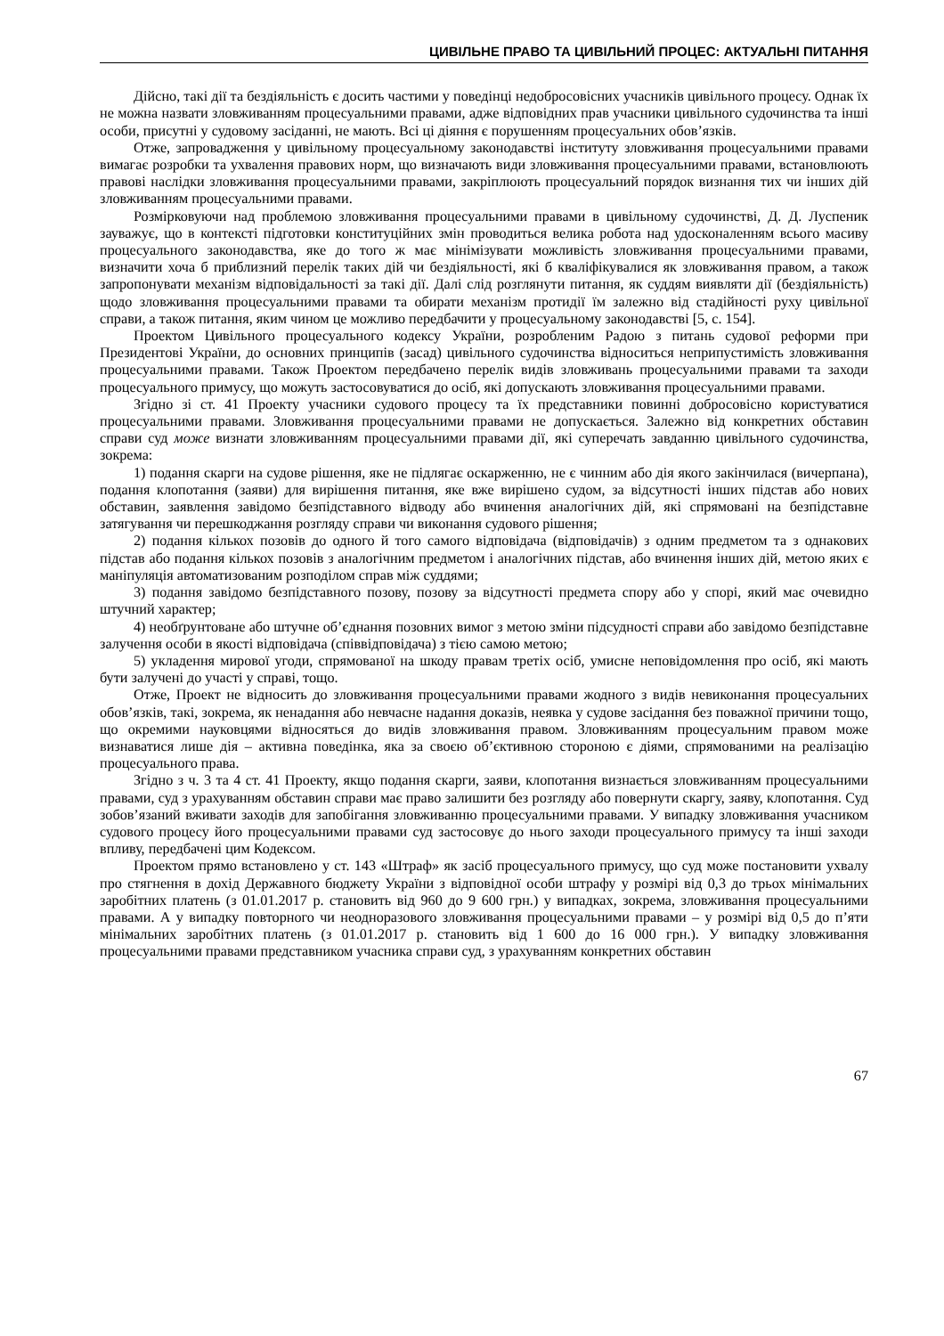ЦИВІЛЬНЕ ПРАВО ТА ЦИВІЛЬНИЙ ПРОЦЕС: АКТУАЛЬНІ ПИТАННЯ
Дійсно, такі дії та бездіяльність є досить частими у поведінці недобросовісних учасників цивільного процесу. Однак їх не можна назвати зловживанням процесуальними правами, адже відповідних прав учасники цивільного судочинства та інші особи, присутні у судовому засіданні, не мають. Всі ці діяння є порушенням процесуальних обов’язків.
Отже, запровадження у цивільному процесуальному законодавстві інституту зловживання процесуальними правами вимагає розробки та ухвалення правових норм, що визначають види зловживання процесуальними правами, встановлюють правові наслідки зловживання процесуальними правами, закріплюють процесуальний порядок визнання тих чи інших дій зловживанням процесуальними правами.
Розмірковуючи над проблемою зловживання процесуальними правами в цивільному судочинстві, Д. Д. Луспеник зауважує, що в контексті підготовки конституційних змін проводиться велика робота над удосконаленням всього масиву процесуального законодавства, яке до того ж має мінімізувати можливість зловживання процесуальними правами, визначити хоча б приблизний перелік таких дій чи бездіяльності, які б кваліфікувалися як зловживання правом, а також запропонувати механізм відповідальності за такі дії. Далі слід розглянути питання, як суддям виявляти дії (бездіяльність) щодо зловживання процесуальними правами та обирати механізм протидії їм залежно від стадійності руху цивільної справи, а також питання, яким чином це можливо передбачити у процесуальному законодавстві [5, с. 154].
Проектом Цивільного процесуального кодексу України, розробленим Радою з питань судової реформи при Президентові України, до основних принципів (засад) цивільного судочинства відноситься неприпустимість зловживання процесуальними правами. Також Проектом передбачено перелік видів зловживань процесуальними правами та заходи процесуального примусу, що можуть застосовуватися до осіб, які допускають зловживання процесуальними правами.
Згідно зі ст. 41 Проекту учасники судового процесу та їх представники повинні добросовісно користуватися процесуальними правами. Зловживання процесуальними правами не допускається. Залежно від конкретних обставин справи суд може визнати зловживанням процесуальними правами дії, які суперечать завданню цивільного судочинства, зокрема:
1) подання скарги на судове рішення, яке не підлягає оскарженню, не є чинним або дія якого закінчилася (вичерпана), подання клопотання (заяви) для вирішення питання, яке вже вирішено судом, за відсутності інших підстав або нових обставин, заявлення завідомо безпідставного відводу або вчинення аналогічних дій, які спрямовані на безпідставне затягування чи перешкоджання розгляду справи чи виконання судового рішення;
2) подання кількох позовів до одного й того самого відповідача (відповідачів) з одним предметом та з однакових підстав або подання кількох позовів з аналогічним предметом і аналогічних підстав, або вчинення інших дій, метою яких є маніпуляція автоматизованим розподілом справ між суддями;
3) подання завідомо безпідставного позову, позову за відсутності предмета спору або у спорі, який має очевидно штучний характер;
4) необґрунтоване або штучне об’єднання позовних вимог з метою зміни підсудності справи або завідомо безпідставне залучення особи в якості відповідача (співвідповідача) з тією самою метою;
5) укладення мирової угоди, спрямованої на шкоду правам третіх осіб, умисне неповідомлення про осіб, які мають бути залучені до участі у справі, тощо.
Отже, Проект не відносить до зловживання процесуальними правами жодного з видів невиконання процесуальних обов’язків, такі, зокрема, як ненадання або невчасне надання доказів, неявка у судове засідання без поважної причини тощо, що окремими науковцями відносяться до видів зловживання правом. Зловживанням процесуальним правом може визнаватися лише дія – активна поведінка, яка за своєю об’єктивною стороною є діями, спрямованими на реалізацію процесуального права.
Згідно з ч. 3 та 4 ст. 41 Проекту, якщо подання скарги, заяви, клопотання визнається зловживанням процесуальними правами, суд з урахуванням обставин справи має право залишити без розгляду або повернути скаргу, заяву, клопотання. Суд зобов’язаний вживати заходів для запобігання зловживанню процесуальними правами. У випадку зловживання учасником судового процесу його процесуальними правами суд застосовує до нього заходи процесуального примусу та інші заходи впливу, передбачені цим Кодексом.
Проектом прямо встановлено у ст. 143 «Штраф» як засіб процесуального примусу, що суд може постановити ухвалу про стягнення в дохід Державного бюджету України з відповідної особи штрафу у розмірі від 0,3 до трьох мінімальних заробітних платень (з 01.01.2017 р. становить від 960 до 9 600 грн.) у випадках, зокрема, зловживання процесуальними правами. А у випадку повторного чи неодноразового зловживання процесуальними правами – у розмірі від 0,5 до п’яти мінімальних заробітних платень (з 01.01.2017 р. становить від 1 600 до 16 000 грн.). У випадку зловживання процесуальними правами представником учасника справи суд, з урахуванням конкретних обставин
67